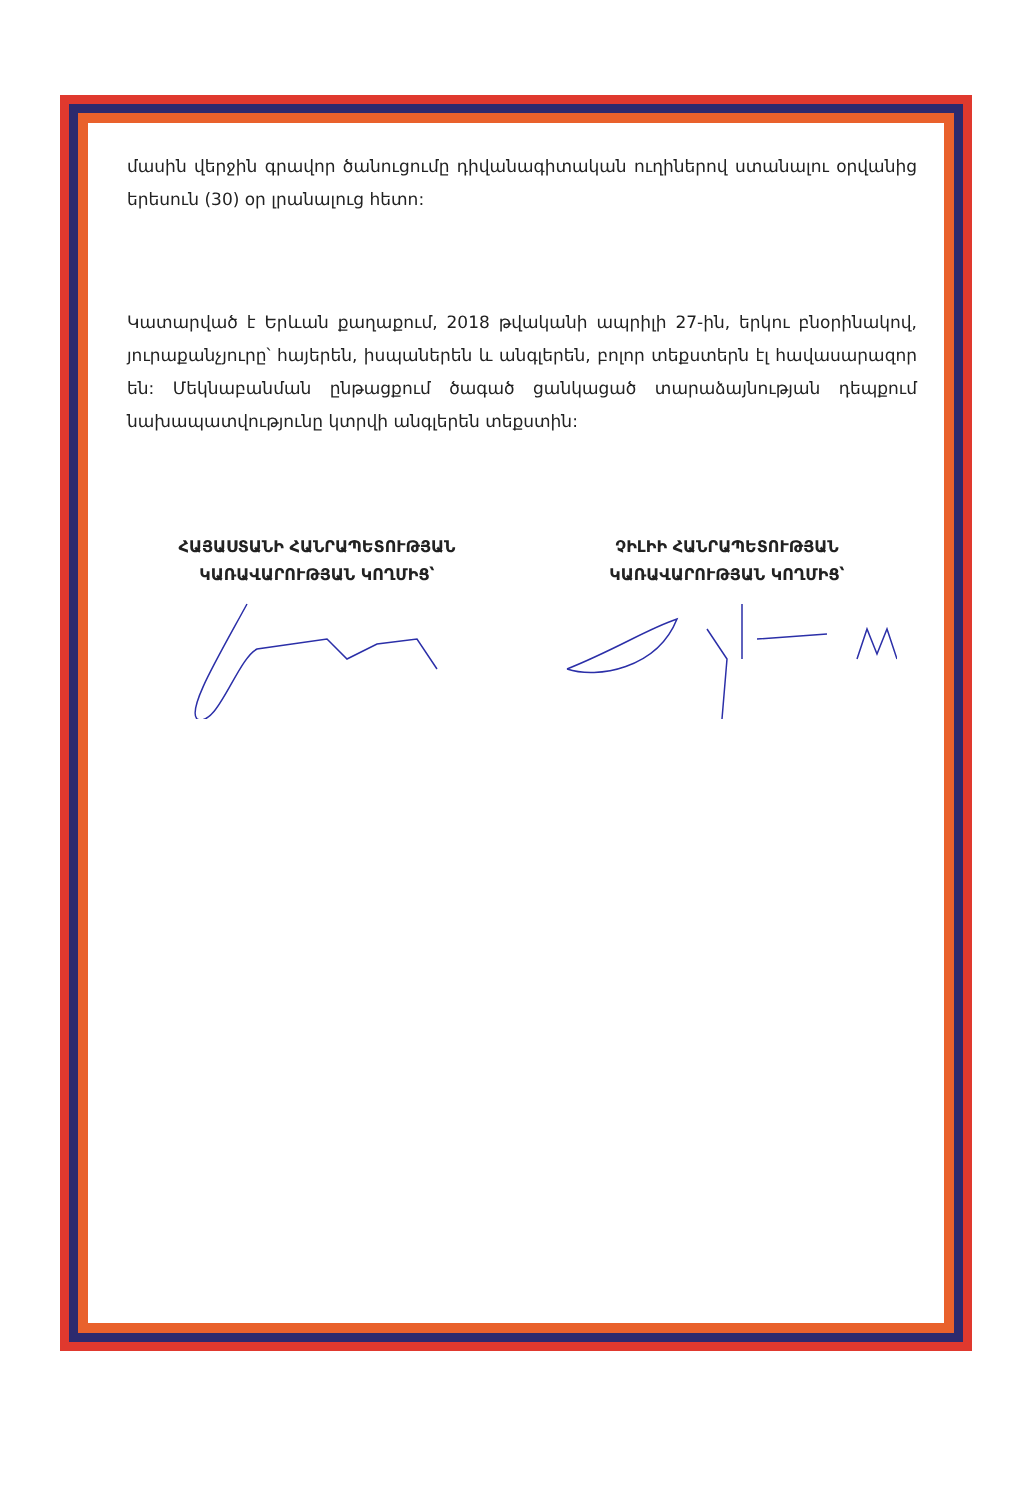մասին վերջին գրավոր ծանուցումը դիվանագիտական ուղիներով ստանալու օրվանից երեսուն (30) օր լրանալուց հետո:
Կատարված է Երևան քաղաքում, 2018 թվականի ապրիլի 27-ին, երկու բնօրինակով, յուրաքանչյուրը՝ հայերեն, իսպաներեն և անգլերեն, բոլոր տեքստերն էլ հավասարազոր են: Մեկնաբանման ընթացքում ծագած ցանկացած տարաձայնության դեպքում նախապատվությունը կտրվի անգլերեն տեքստին:
ՀԱՅԱՍՏԱՆԻ ՀԱՆՐԱՊԵՏՈՒԹՅԱՆ
ԿԱՌԱՎԱՐՈՒԹՅԱՆ ԿՈՂՄԻՑ՝
ՉԻԼԻԻ ՀԱՆՐԱՊԵՏՈՒԹՅԱՆ
ԿԱՌԱՎԱՐՈՒԹՅԱՆ ԿՈՂՄԻՑ՝